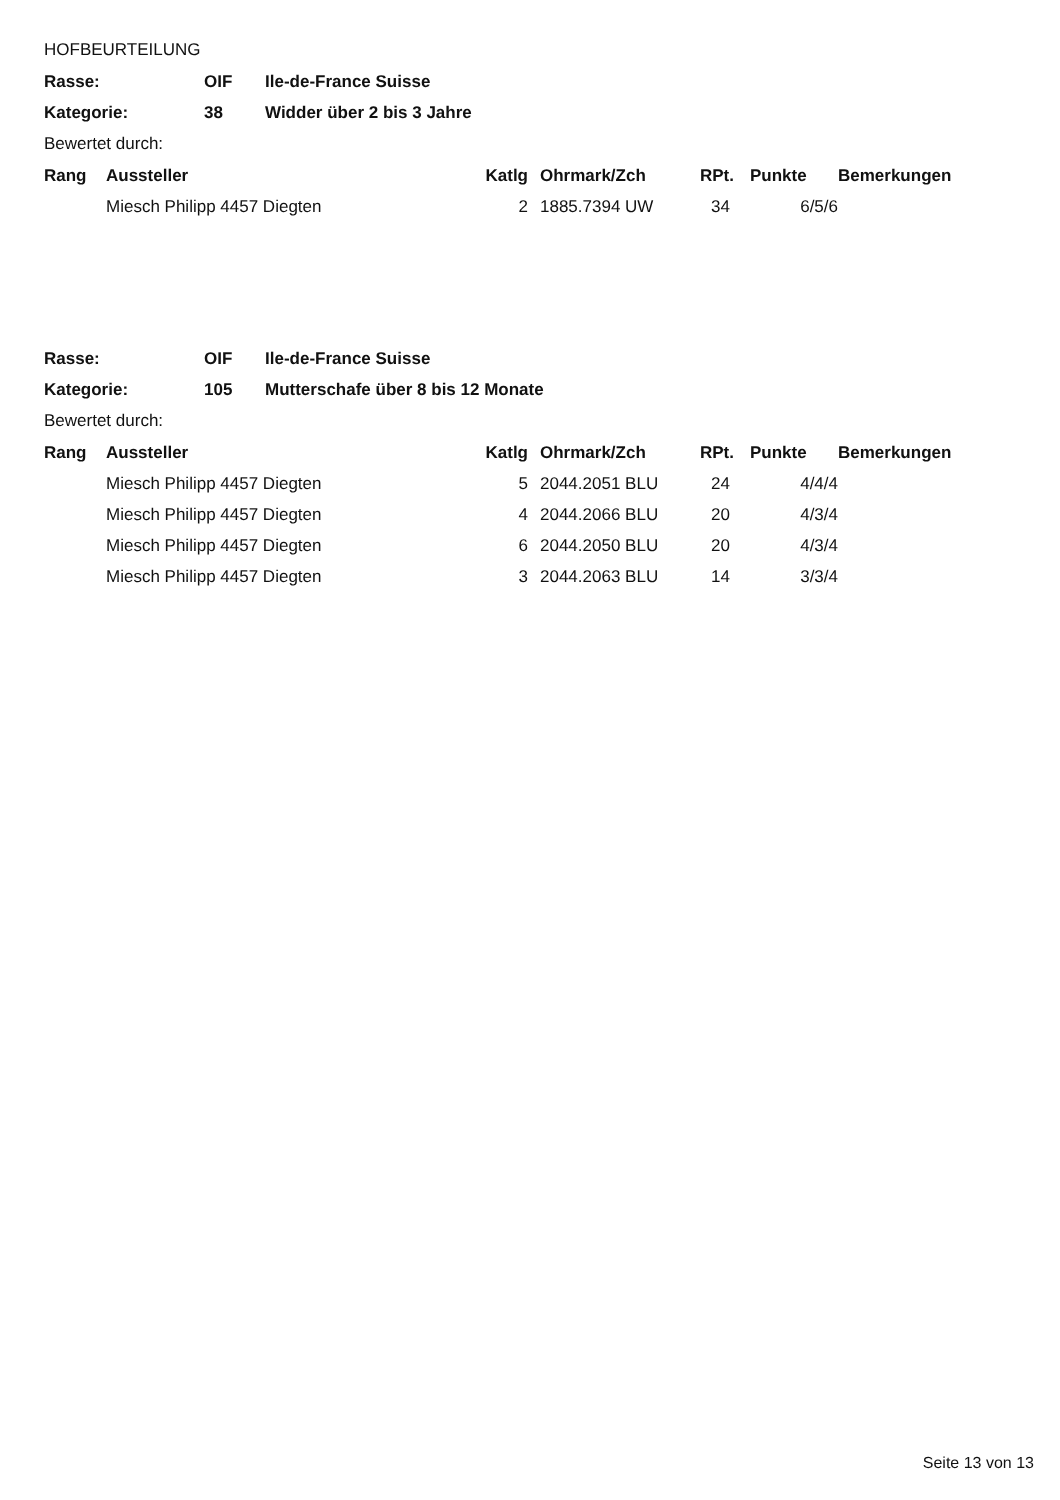HOFBEURTEILUNG
| Rasse: | OIF | Ile-de-France Suisse |
| Kategorie: | 38 | Widder über 2 bis 3 Jahre |
Bewertet durch:
| Rang | Aussteller | Katlg | Ohrmark/Zch | RPt. | Punkte | Bemerkungen |
| --- | --- | --- | --- | --- | --- | --- |
| | Miesch Philipp 4457 Diegten | 2 | 1885.7394 UW | 34 | 6/5/6 | |
| Rasse: | OIF | Ile-de-France Suisse |
| Kategorie: | 105 | Mutterschafe über 8 bis 12 Monate |
Bewertet durch:
| Rang | Aussteller | Katlg | Ohrmark/Zch | RPt. | Punkte | Bemerkungen |
| --- | --- | --- | --- | --- | --- | --- |
| | Miesch Philipp 4457 Diegten | 5 | 2044.2051 BLU | 24 | 4/4/4 | |
| | Miesch Philipp 4457 Diegten | 4 | 2044.2066 BLU | 20 | 4/3/4 | |
| | Miesch Philipp 4457 Diegten | 6 | 2044.2050 BLU | 20 | 4/3/4 | |
| | Miesch Philipp 4457 Diegten | 3 | 2044.2063 BLU | 14 | 3/3/4 | |
Seite 13 von 13